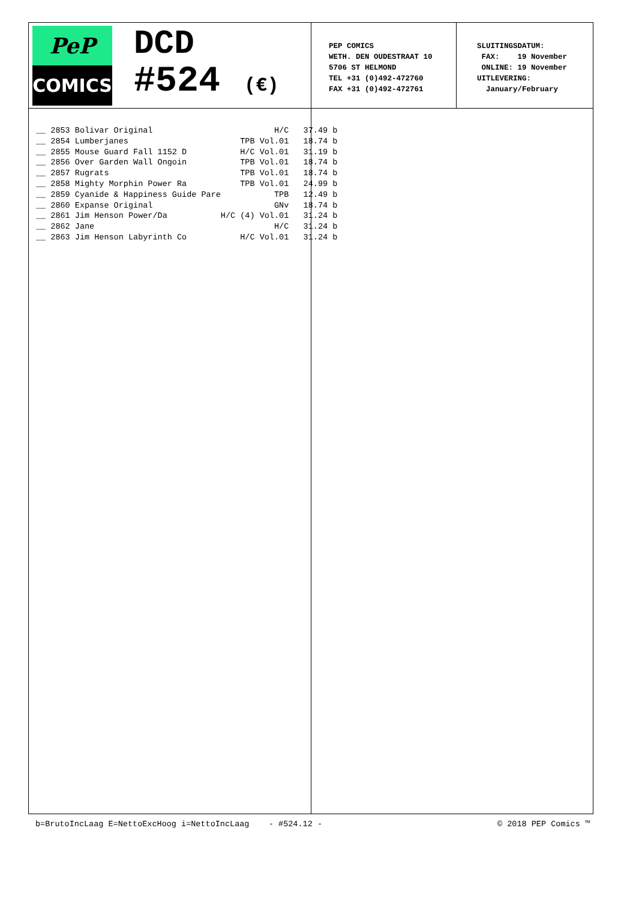PeP
COMICS
DCD
#524 (€)
PEP COMICS WETH. DEN OUDESTRAAT 10 5706 ST HELMOND TEL +31 (0)492-472760 FAX +31 (0)492-472761
SLUITINGSDATUM: FAX: 19 November ONLINE: 19 November UITLEVERING: January/February
| __ 2853 Bolivar Original | H/C | 37.49 b |
| __ 2854 Lumberjanes | TPB Vol.01 | 18.74 b |
| __ 2855 Mouse Guard Fall 1152 D | H/C Vol.01 | 31.19 b |
| __ 2856 Over Garden Wall Ongoin | TPB Vol.01 | 18.74 b |
| __ 2857 Rugrats | TPB Vol.01 | 18.74 b |
| __ 2858 Mighty Morphin Power Ra | TPB Vol.01 | 24.99 b |
| __ 2859 Cyanide & Happiness Guide Pare | TPB | 12.49 b |
| __ 2860 Expanse Original | GNv | 18.74 b |
| __ 2861 Jim Henson Power/Da | H/C (4) Vol.01 | 31.24 b |
| __ 2862 Jane | H/C | 31.24 b |
| __ 2863 Jim Henson Labyrinth Co | H/C Vol.01 | 31.24 b |
b=BrutoIncLaag E=NettoExcHoog i=NettoIncLaag - #524.12 - © 2018 PEP Comics ™